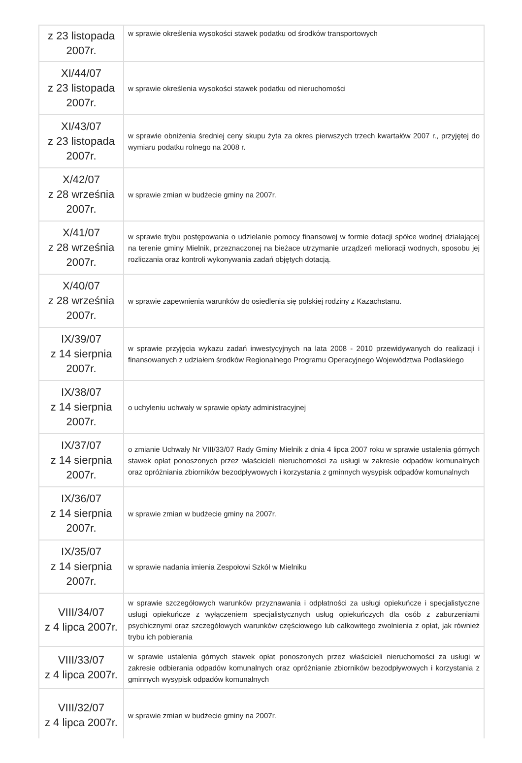| z 23 listopada 2007r. | w sprawie określenia wysokości stawek podatku od środków transportowych |
| XI/44/07 z 23 listopada 2007r. | w sprawie określenia wysokości stawek podatku od nieruchomości |
| XI/43/07 z 23 listopada 2007r. | w sprawie obniżenia średniej ceny skupu żyta za okres pierwszych trzech kwartałów 2007 r., przyjętej do wymiaru podatku rolnego na 2008 r. |
| X/42/07 z 28 września 2007r. | w sprawie zmian w budżecie gminy na 2007r. |
| X/41/07 z 28 września 2007r. | w sprawie trybu postępowania o udzielanie pomocy finansowej w formie dotacji spółce wodnej działającej na terenie gminy Mielnik, przeznaczonej na bieżace utrzymanie urządzeń melioracji wodnych, sposobu jej rozliczania oraz kontroli wykonywania zadań objętych dotacją. |
| X/40/07 z 28 września 2007r. | w sprawie zapewnienia warunków do osiedlenia się polskiej rodziny z Kazachstanu. |
| IX/39/07 z 14 sierpnia 2007r. | w sprawie przyjęcia wykazu zadań inwestycyjnych na lata 2008 - 2010 przewidywanych do realizacji i finansowanych z udziałem środków Regionalnego Programu Operacyjnego Województwa Podlaskiego |
| IX/38/07 z 14 sierpnia 2007r. | o uchyleniu uchwały w sprawie opłaty administracyjnej |
| IX/37/07 z 14 sierpnia 2007r. | o zmianie Uchwały Nr VIII/33/07 Rady Gminy Mielnik z dnia 4 lipca 2007 roku w sprawie ustalenia górnych stawek opłat ponoszonych przez właścicieli nieruchomości za usługi w zakresie odpadów komunalnych oraz opróżniania zbiorników bezodpływowych i korzystania z gminnych wysypisk odpadów komunalnych |
| IX/36/07 z 14 sierpnia 2007r. | w sprawie zmian w budżecie gminy na 2007r. |
| IX/35/07 z 14 sierpnia 2007r. | w sprawie nadania imienia Zespołowi Szkół w Mielniku |
| VIII/34/07 z 4 lipca 2007r. | w sprawie szczegółowych warunków przyznawania i odpłatności za usługi opiekuńcze i specjalistyczne usługi opiekuńcze z wyłączeniem specjalistycznych usług opiekuńczych dla osób z zaburzeniami psychicznymi oraz szczegółowych warunków częściowego lub całkowitego zwolnienia z opłat, jak również trybu ich pobierania |
| VIII/33/07 z 4 lipca 2007r. | w sprawie ustalenia górnych stawek opłat ponoszonych przez właścicieli nieruchomości za usługi w zakresie odbierania odpadów komunalnych oraz opróżnianie zbiorników bezodpływowych i korzystania z gminnych wysypisk odpadów komunalnych |
| VIII/32/07 z 4 lipca 2007r. | w sprawie zmian w budżecie gminy na 2007r. |